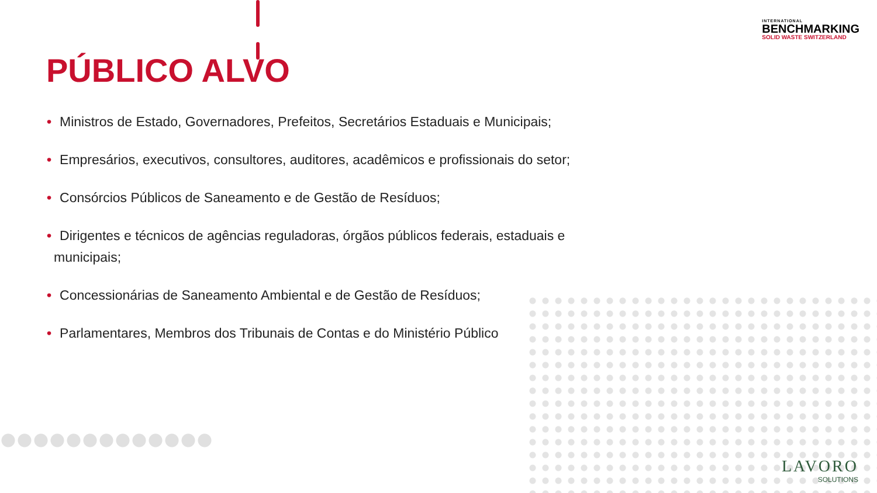INTERNATIONAL
BENCHMARKING
SOLID WASTE SWITZERLAND
PÚBLICO ALVO
• Ministros de Estado, Governadores, Prefeitos, Secretários Estaduais e Municipais;
• Empresários, executivos, consultores, auditores, acadêmicos e profissionais do setor;
• Consórcios Públicos de Saneamento e de Gestão de Resíduos;
• Dirigentes e técnicos de agências reguladoras, órgãos públicos federais, estaduais e municipais;
• Concessionárias de Saneamento Ambiental e de Gestão de Resíduos;
• Parlamentares, Membros dos Tribunais de Contas e do Ministério Público
LAVORO
SOLUTIONS